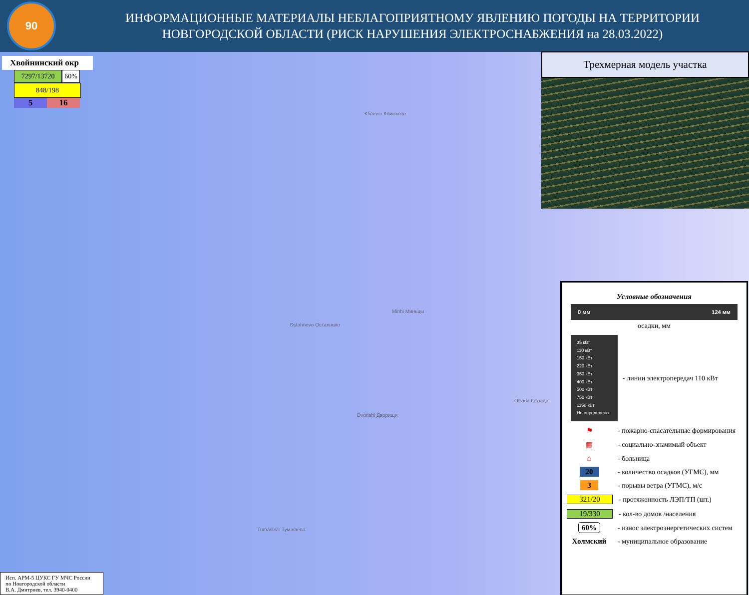90
ИНФОРМАЦИОННЫЕ МАТЕРИАЛЫ НЕБЛАГОПРИЯТНОМУ ЯВЛЕНИЮ ПОГОДЫ НА ТЕРРИТОРИИ НОВГОРОДСКОЙ ОБЛАСТИ (РИСК НАРУШЕНИЯ ЭЛЕКТРОСНАБЖЕНИЯ на 28.03.2022)
Хвойнинский окр
7297/13720 60%
848/198
5 16
Klimovo Климково
Ostahnovo Остахново
Minhi Миньцы
Dvorishi Дворищи
Otrada Отрада
Tumaševo Тумашево
Трехмерная модель участка
Условные обозначения
0 мм 124 мм
осадки, мм
35 кВт
110 кВт
150 кВт
220 кВт
350 кВт
400 кВт
500 кВт
750 кВт
1150 кВт
Не определено
- линии электропередач 110 кВт
⚑
- пожарно-спасательные формирования
▦ - социально-значимый объект
⌂ - больница
20
- количество осадков (УГМС), мм
3 - порывы ветра (УГМС), м/с
321/20 - протяженность ЛЭП/ТП (шт.)
19/330 - кол-во домов /населения
60%
- износ электроэнергетических систем
Холмский - муниципальное образование
Исп. АРМ-5 ЦУКС ГУ МЧС России
по Новгородской области
В.А. Дмитриев, тел. 3940-0400